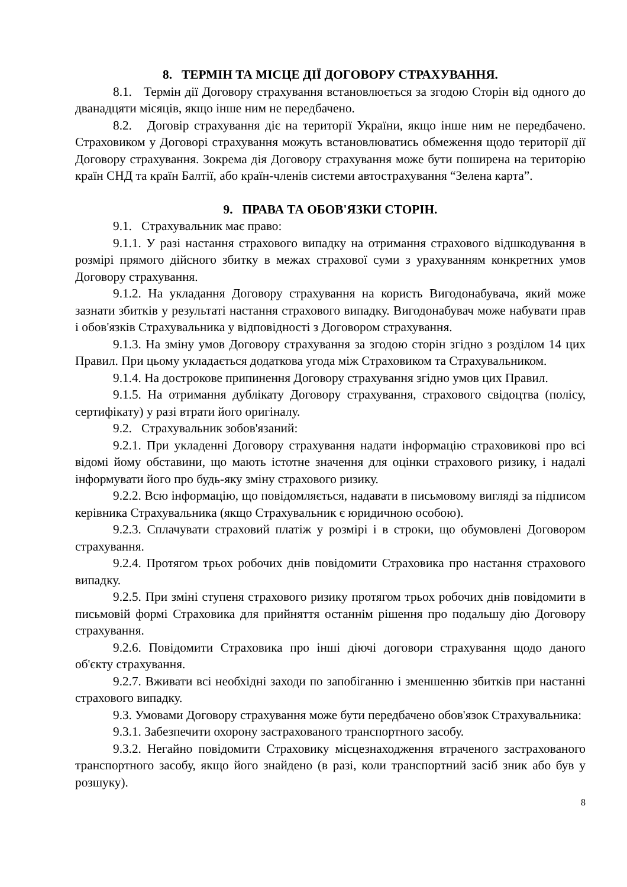8. ТЕРМІН ТА МІСЦЕ ДІЇ ДОГОВОРУ СТРАХУВАННЯ.
8.1. Термін дії Договору страхування встановлюється за згодою Сторін від одного до дванадцяти місяців, якщо інше ним не передбачено.
8.2. Договір страхування діє на території України, якщо інше ним не передбачено. Страховиком у Договорі страхування можуть встановлюватись обмеження щодо території дії Договору страхування. Зокрема дія Договору страхування може бути поширена на територію країн СНД та країн Балтії, або країн-членів системи автострахування “Зелена карта”.
9. ПРАВА ТА ОБОВ'ЯЗКИ СТОРІН.
9.1. Страхувальник має право:
9.1.1. У разі настання страхового випадку на отримання страхового відшкодування в розмірі прямого дійсного збитку в межах страхової суми з урахуванням конкретних умов Договору страхування.
9.1.2. На укладання Договору страхування на користь Вигодонабувача, який може зазнати збитків у результаті настання страхового випадку. Вигодонабувач може набувати прав і обов'язків Страхувальника у відповідності з Договором страхування.
9.1.3. На зміну умов Договору страхування за згодою сторін згідно з розділом 14 цих Правил. При цьому укладається додаткова угода між Страховиком та Страхувальником.
9.1.4. На дострокове припинення Договору страхування згідно умов цих Правил.
9.1.5. На отримання дублікату Договору страхування, страхового свідоцтва (полісу, сертифікату) у разі втрати його оригіналу.
9.2. Страхувальник зобов'язаний:
9.2.1. При укладенні Договору страхування надати інформацію страховикові про всі відомі йому обставини, що мають істотне значення для оцінки страхового ризику, і надалі інформувати його про будь-яку зміну страхового ризику.
9.2.2. Всю інформацію, що повідомляється, надавати в письмовому вигляді за підписом керівника Страхувальника (якщо Страхувальник є юридичною особою).
9.2.3. Сплачувати страховий платіж у розмірі і в строки, що обумовлені Договором страхування.
9.2.4. Протягом трьох робочих днів повідомити Страховика про настання страхового випадку.
9.2.5. При зміні ступеня страхового ризику протягом трьох робочих днів повідомити в письмовій формі Страховика для прийняття останнім рішення про подальшу дію Договору страхування.
9.2.6. Повідомити Страховика про інші діючі договори страхування щодо даного об'єкту страхування.
9.2.7. Вживати всі необхідні заходи по запобіганню і зменшенню збитків при настанні страхового випадку.
9.3. Умовами Договору страхування може бути передбачено обов'язок Страхувальника:
9.3.1. Забезпечити охорону застрахованого транспортного засобу.
9.3.2. Негайно повідомити Страховику місцезнаходження втраченого застрахованого транспортного засобу, якщо його знайдено (в разі, коли транспортний засіб зник або був у розшуку).
8